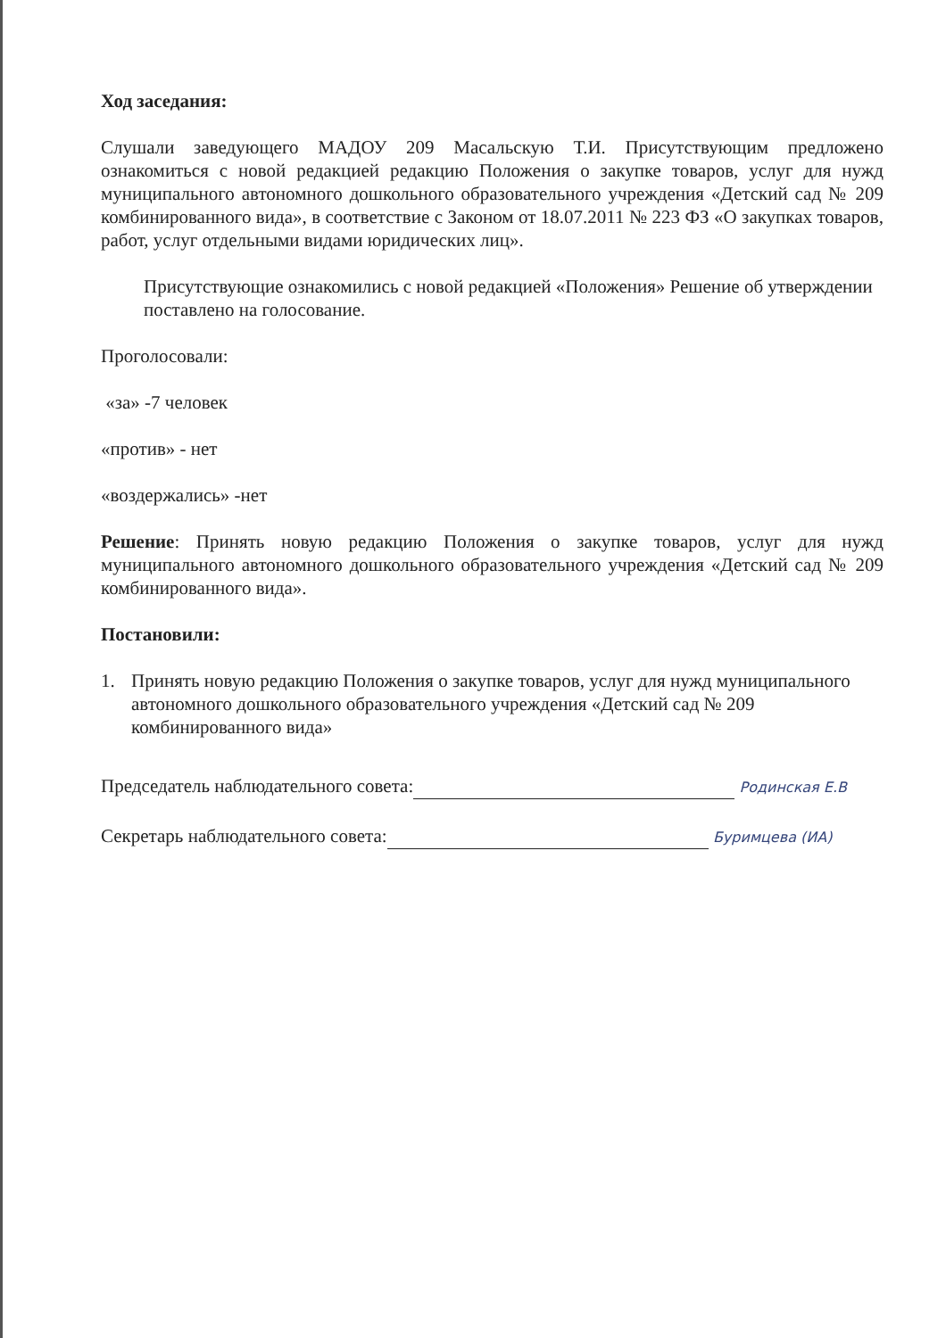Ход заседания:
Слушали заведующего МАДОУ 209 Масальскую Т.И. Присутствующим предложено ознакомиться с новой редакцией редакцию Положения о закупке товаров, услуг для нужд муниципального автономного дошкольного образовательного учреждения «Детский сад № 209 комбинированного вида», в соответствие с Законом от 18.07.2011 № 223 ФЗ «О закупках товаров, работ, услуг отдельными видами юридических лиц».
Присутствующие ознакомились с новой редакцией «Положения» Решение об утверждении поставлено на голосование.
Проголосовали:
«за» -7 человек
«против» - нет
«воздержались» -нет
Решение: Принять новую редакцию Положения о закупке товаров, услуг для нужд муниципального автономного дошкольного образовательного учреждения «Детский сад № 209 комбинированного вида».
Постановили:
1. Принять новую редакцию Положения о закупке товаров, услуг для нужд муниципального автономного дошкольного образовательного учреждения «Детский сад № 209 комбинированного вида»
Председатель наблюдательного совета: Родинская Е.В
Секретарь наблюдательного совета: Буримцева (ИА)